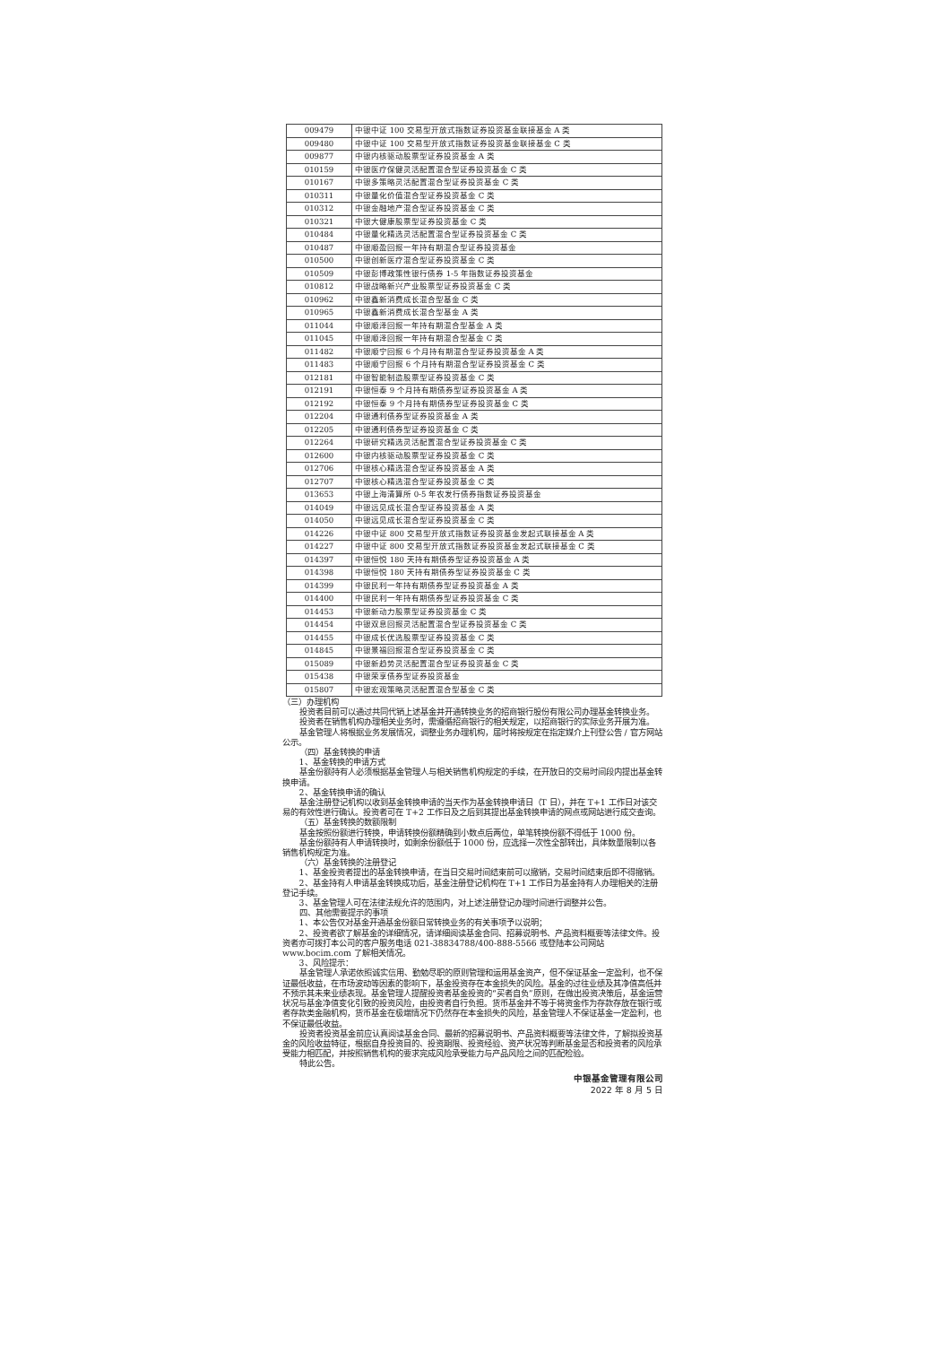| 009479 | 中银中证 100 交易型开放式指数证券投资基金联接基金 A 类 |
| 009480 | 中银中证 100 交易型开放式指数证券投资基金联接基金 C 类 |
| 009877 | 中银内核驱动股票型证券投资基金 A 类 |
| 010159 | 中银医疗保健灵活配置混合型证券投资基金 C 类 |
| 010167 | 中银多策略灵活配置混合型证券投资基金 C 类 |
| 010311 | 中银量化价值混合型证券投资基金 C 类 |
| 010312 | 中银金融地产混合型证券投资基金 C 类 |
| 010321 | 中银大健康股票型证券投资基金 C 类 |
| 010484 | 中银量化精选灵活配置混合型证券投资基金 C 类 |
| 010487 | 中银顺盈回报一年持有期混合型证券投资基金 |
| 010500 | 中银创新医疗混合型证券投资基金 C 类 |
| 010509 | 中银彭博政策性银行债券 1-5 年指数证券投资基金 |
| 010812 | 中银战略新兴产业股票型证券投资基金 C 类 |
| 010962 | 中银鑫新消费成长混合型基金 C 类 |
| 010965 | 中银鑫新消费成长混合型基金 A 类 |
| 011044 | 中银顺泽回报一年持有期混合型基金 A 类 |
| 011045 | 中银顺泽回报一年持有期混合型基金 C 类 |
| 011482 | 中银顺宁回报 6 个月持有期混合型证券投资基金 A 类 |
| 011483 | 中银顺宁回报 6 个月持有期混合型证券投资基金 C 类 |
| 012181 | 中银智能制造股票型证券投资基金 C 类 |
| 012191 | 中银恒泰 9 个月持有期债券型证券投资基金 A 类 |
| 012192 | 中银恒泰 9 个月持有期债券型证券投资基金 C 类 |
| 012204 | 中银通利债券型证券投资基金 A 类 |
| 012205 | 中银通利债券型证券投资基金 C 类 |
| 012264 | 中银研究精选灵活配置混合型证券投资基金 C 类 |
| 012600 | 中银内核驱动股票型证券投资基金 C 类 |
| 012706 | 中银核心精选混合型证券投资基金 A 类 |
| 012707 | 中银核心精选混合型证券投资基金 C 类 |
| 013653 | 中银上海清算所 0-5 年农发行债券指数证券投资基金 |
| 014049 | 中银远见成长混合型证券投资基金 A 类 |
| 014050 | 中银远见成长混合型证券投资基金 C 类 |
| 014226 | 中银中证 800 交易型开放式指数证券投资基金发起式联接基金 A 类 |
| 014227 | 中银中证 800 交易型开放式指数证券投资基金发起式联接基金 C 类 |
| 014397 | 中银恒悦 180 天持有期债券型证券投资基金 A 类 |
| 014398 | 中银恒悦 180 天持有期债券型证券投资基金 C 类 |
| 014399 | 中银民利一年持有期债券型证券投资基金 A 类 |
| 014400 | 中银民利一年持有期债券型证券投资基金 C 类 |
| 014453 | 中银新动力股票型证券投资基金 C 类 |
| 014454 | 中银双息回报灵活配置混合型证券投资基金 C 类 |
| 014455 | 中银成长优选股票型证券投资基金 C 类 |
| 014845 | 中银景福回报混合型证券投资基金 C 类 |
| 015089 | 中银新趋势灵活配置混合型证券投资基金 C 类 |
| 015438 | 中银荣享债券型证券投资基金 |
| 015807 | 中银宏观策略灵活配置混合型基金 C 类 |
（三）办理机构
投资者目前可以通过共同代销上述基金并开通转换业务的招商银行股份有限公司办理基金转换业务。
投资者在销售机构办理相关业务时，需遵循招商银行的相关规定，以招商银行的实际业务开展为准。
基金管理人将根据业务发展情况，调整业务办理机构，届时将按规定在指定媒介上刊登公告 / 官方网站公示。
（四）基金转换的申请
1、基金转换的申请方式
基金份额持有人必须根据基金管理人与相关销售机构规定的手续，在开放日的交易时间段内提出基金转换申请。
2、基金转换申请的确认
基金注册登记机构以收到基金转换申请的当天作为基金转换申请日（T 日），并在 T+1 工作日对该交易的有效性进行确认。投资者可在 T+2 工作日及之后到其提出基金转换申请的网点或网站进行成交查询。
（五）基金转换的数额限制
基金按照份额进行转换，申请转换份额精确到小数点后两位，单笔转换份额不得低于 1000 份。
基金份额持有人申请转换时，如剩余份额低于 1000 份，应选择一次性全部转出，具体数量限制以各销售机构规定为准。
（六）基金转换的注册登记
1、基金投资者提出的基金转换申请，在当日交易时间结束前可以撤销，交易时间结束后即不得撤销。
2、基金持有人申请基金转换成功后，基金注册登记机构在 T+1 工作日为基金持有人办理相关的注册登记手续。
3、基金管理人可在法律法规允许的范围内，对上述注册登记办理时间进行调整并公告。
四、其他需要提示的事项
1、本公告仅对基金开通基金份额日常转换业务的有关事项予以说明；
2、投资者欲了解基金的详细情况，请详细阅读基金合同、招募说明书、产品资料概要等法律文件。投资者亦可拨打本公司的客户服务电话 021-38834788/400-888-5566 或登陆本公司网站 www.bocim.com 了解相关情况。
3、风险提示：
基金管理人承诺依照诚实信用、勤勉尽职的原则管理和运用基金资产，但不保证基金一定盈利，也不保证最低收益，在市场波动等因素的影响下，基金投资存在本金损失的风险。基金的过往业绩及其净值高低并不预示其未来业绩表现。基金管理人提醒投资者基金投资的“买者自负”原则，在做出投资决策后，基金运营状况与基金净值变化引致的投资风险，由投资者自行负担。货币基金并不等于将资金作为存款存放在银行或者存款类金融机构，货币基金在极端情况下仍然存在本金损失的风险，基金管理人不保证基金一定盈利，也不保证最低收益。
投资者投资基金前应认真阅读基金合同、最新的招募说明书、产品资料概要等法律文件，了解拟投资基金的风险收益特征，根据自身投资目的、投资期限、投资经验、资产状况等判断基金是否和投资者的风险承受能力相匹配，并按照销售机构的要求完成风险承受能力与产品风险之间的匹配检验。
特此公告。
中银基金管理有限公司
2022 年 8 月 5 日